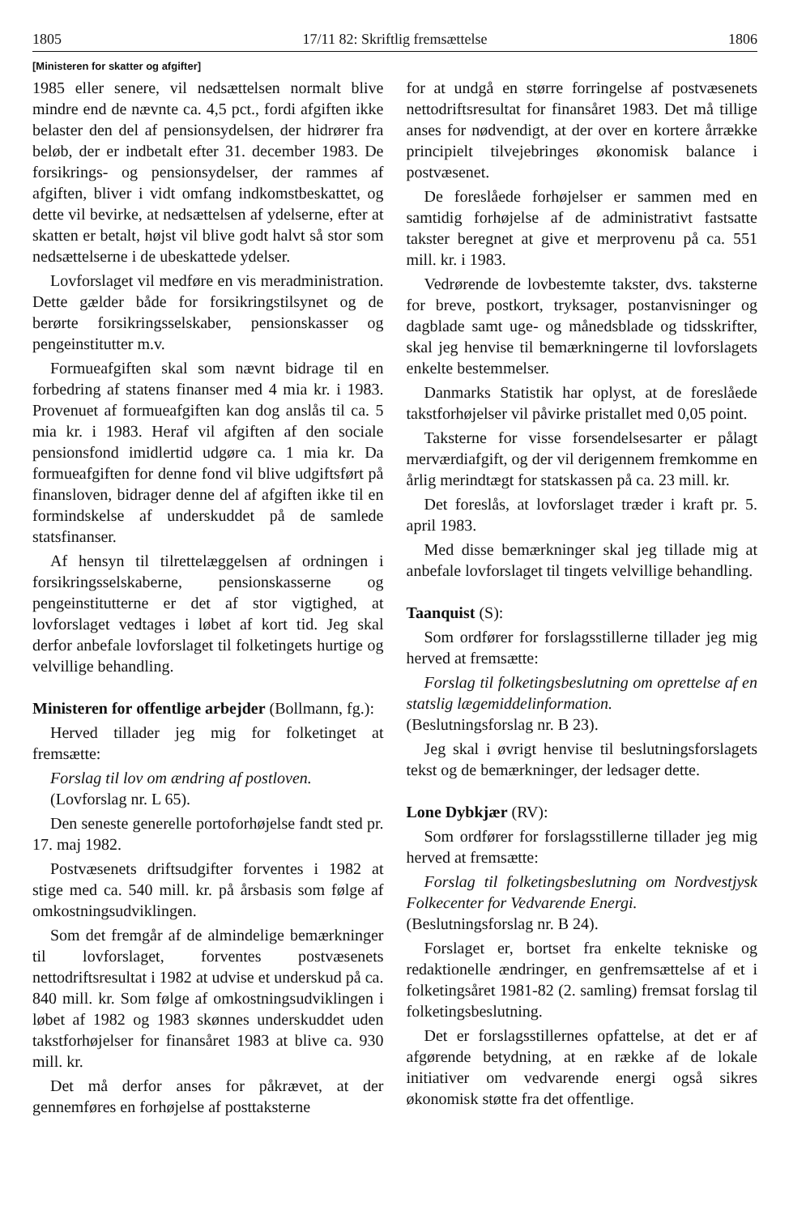1805 17/11 82: Skriftlig fremsættelse 1806
[Ministeren for skatter og afgifter]
1985 eller senere, vil nedsættelsen normalt blive mindre end de nævnte ca. 4,5 pct., fordi afgiften ikke belaster den del af pensionsydelsen, der hidrører fra beløb, der er indbetalt efter 31. december 1983. De forsikrings- og pensionsydelser, der rammes af afgiften, bliver i vidt omfang indkomstbeskattet, og dette vil bevirke, at nedsættelsen af ydelserne, efter at skatten er betalt, højst vil blive godt halvt så stor som nedsættelserne i de ubeskattede ydelser.
Lovforslaget vil medføre en vis meradministration. Dette gælder både for forsikringstilsynet og de berørte forsikringsselskaber, pensionskasser og pengeinstitutter m.v.
Formueafgiften skal som nævnt bidrage til en forbedring af statens finanser med 4 mia kr. i 1983. Provenuet af formueafgiften kan dog anslås til ca. 5 mia kr. i 1983. Heraf vil afgiften af den sociale pensionsfond imidlertid udgøre ca. 1 mia kr. Da formueafgiften for denne fond vil blive udgiftsført på finansloven, bidrager denne del af afgiften ikke til en formindskelse af underskuddet på de samlede statsfinanser.
Af hensyn til tilrettelæggelsen af ordningen i forsikringsselskaberne, pensionskasserne og pengeinstitutterne er det af stor vigtighed, at lovforslaget vedtages i løbet af kort tid. Jeg skal derfor anbefale lovforslaget til folketingets hurtige og velvillige behandling.
Ministeren for offentlige arbejder (Bollmann, fg.):
Herved tillader jeg mig for folketinget at fremsætte:
Forslag til lov om ændring af postloven.
(Lovforslag nr. L 65).
Den seneste generelle portoforhøjelse fandt sted pr. 17. maj 1982.
Postvæsenets driftsudgifter forventes i 1982 at stige med ca. 540 mill. kr. på årsbasis som følge af omkostningsudviklingen.
Som det fremgår af de almindelige bemærkninger til lovforslaget, forventes postvæsenets nettodriftsresultat i 1982 at udvise et underskud på ca. 840 mill. kr. Som følge af omkostningsudviklingen i løbet af 1982 og 1983 skønnes underskuddet uden takstforhøjelser for finansåret 1983 at blive ca. 930 mill. kr.
Det må derfor anses for påkrævet, at der gennemføres en forhøjelse af posttaksterne
for at undgå en større forringelse af postvæsenets nettodriftsresultat for finansåret 1983. Det må tillige anses for nødvendigt, at der over en kortere årrække principielt tilvejebringes økonomisk balance i postvæsenet.
De foreslåede forhøjelser er sammen med en samtidig forhøjelse af de administrativt fastsatte takster beregnet at give et merprovenu på ca. 551 mill. kr. i 1983.
Vedrørende de lovbestemte takster, dvs. taksterne for breve, postkort, tryksager, postanvisninger og dagblade samt uge- og månedsblade og tidsskrifter, skal jeg henvise til bemærkningerne til lovforslagets enkelte bestemmelser.
Danmarks Statistik har oplyst, at de foreslåede takstforhøjelser vil påvirke pristallet med 0,05 point.
Taksterne for visse forsendelsesarter er pålagt merværdiafgift, og der vil derigennem fremkomme en årlig merindtægt for statskassen på ca. 23 mill. kr.
Det foreslås, at lovforslaget træder i kraft pr. 5. april 1983.
Med disse bemærkninger skal jeg tillade mig at anbefale lovforslaget til tingets velvillige behandling.
Taanquist (S):
Som ordfører for forslagsstillerne tillader jeg mig herved at fremsætte:
Forslag til folketingsbeslutning om oprettelse af en statslig lægemiddelinformation.
(Beslutningsforslag nr. B 23).
Jeg skal i øvrigt henvise til beslutningsforslagets tekst og de bemærkninger, der ledsager dette.
Lone Dybkjær (RV):
Som ordfører for forslagsstillerne tillader jeg mig herved at fremsætte:
Forslag til folketingsbeslutning om Nordvestjysk Folkecenter for Vedvarende Energi.
(Beslutningsforslag nr. B 24).
Forslaget er, bortset fra enkelte tekniske og redaktionelle ændringer, en genfremsættelse af et i folketingsåret 1981-82 (2. samling) fremsat forslag til folketingsbeslutning.
Det er forslagsstillernes opfattelse, at det er af afgørende betydning, at en række af de lokale initiativer om vedvarende energi også sikres økonomisk støtte fra det offentlige.